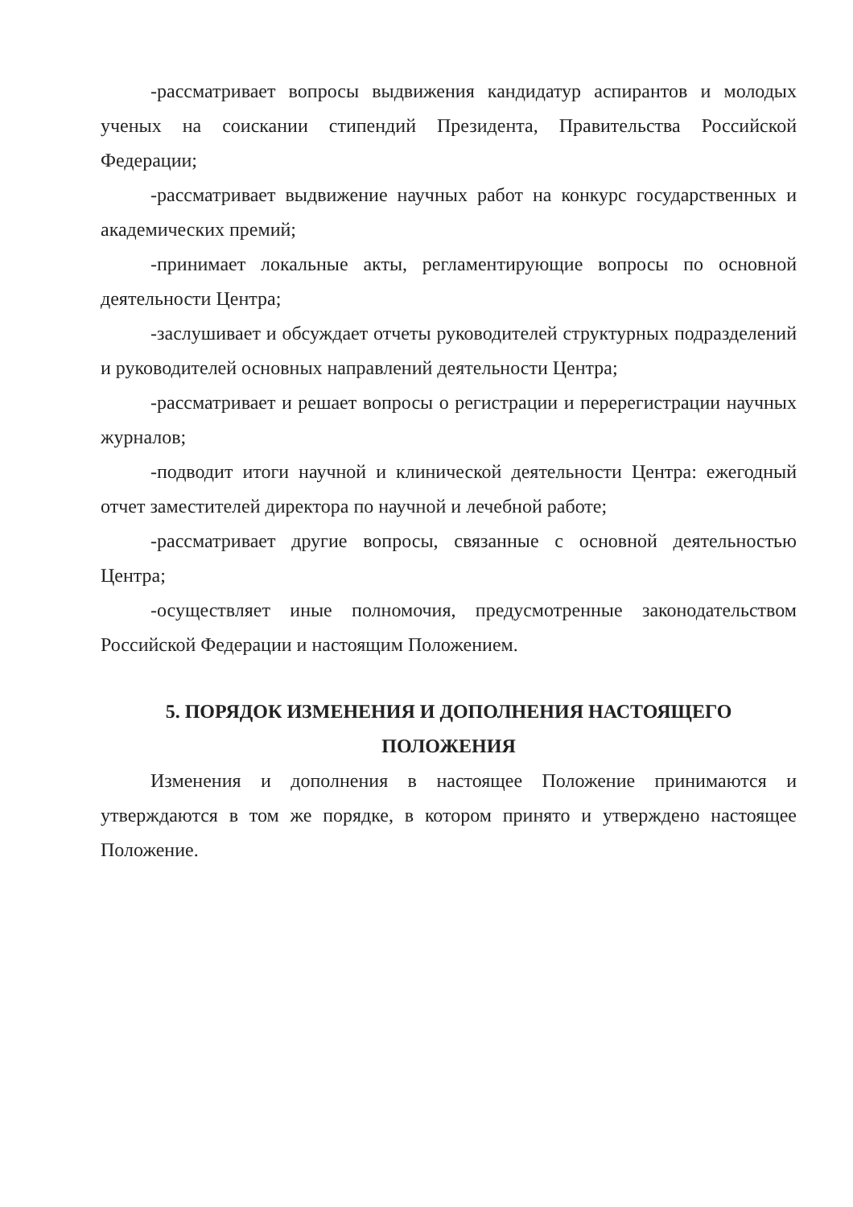-рассматривает вопросы выдвижения кандидатур аспирантов и молодых ученых на соискании стипендий Президента, Правительства Российской Федерации;
-рассматривает выдвижение научных работ на конкурс государственных и академических премий;
-принимает локальные акты, регламентирующие вопросы по основной деятельности Центра;
-заслушивает и обсуждает отчеты руководителей структурных подразделений и руководителей основных направлений деятельности Центра;
-рассматривает и решает вопросы о регистрации и перерегистрации научных журналов;
-подводит итоги научной и клинической деятельности Центра: ежегодный отчет заместителей директора по научной и лечебной работе;
-рассматривает другие вопросы, связанные с основной деятельностью Центра;
-осуществляет иные полномочия, предусмотренные законодательством Российской Федерации и настоящим Положением.
5. ПОРЯДОК ИЗМЕНЕНИЯ И ДОПОЛНЕНИЯ НАСТОЯЩЕГО
ПОЛОЖЕНИЯ
Изменения и дополнения в настоящее Положение принимаются и утверждаются в том же порядке, в котором принято и утверждено настоящее Положение.